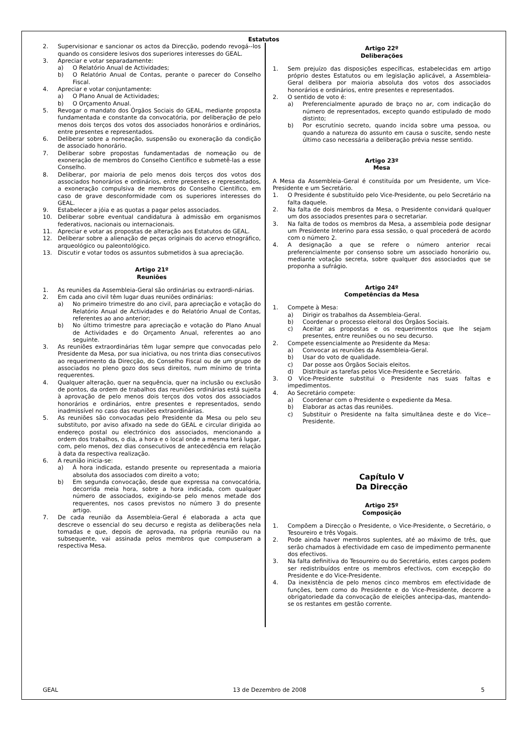Estatutos
2. Supervisionar e sancionar os actos da Direcção, podendo revogá--los quando os considere lesivos dos superiores interesses do GEAL.
3. Apreciar e votar separadamente:
a) O Relatório Anual de Actividades;
b) O Relatório Anual de Contas, perante o parecer do Conselho Fiscal.
4. Apreciar e votar conjuntamente:
a) O Plano Anual de Actividades;
b) O Orçamento Anual.
5. Revogar o mandato dos Órgãos Sociais do GEAL, mediante proposta fundamentada e constante da convocatória, por deliberação de pelo menos dois terços dos votos dos associados honorários e ordinários, entre presentes e representados.
6. Deliberar sobre a nomeação, suspensão ou exoneração da condição de associado honorário.
7. Deliberar sobre propostas fundamentadas de nomeação ou de exoneração de membros do Conselho Científico e submetê-las a esse Conselho.
8. Deliberar, por maioria de pelo menos dois terços dos votos dos associados honorários e ordinários, entre presentes e representados, a exoneração compulsiva de membros do Conselho Científico, em caso de grave desconformidade com os superiores interesses do GEAL.
9. Estabelecer a jóia e as quotas a pagar pelos associados.
10. Deliberar sobre eventual candidatura à admissão em organismos federativos, nacionais ou internacionais.
11. Apreciar e votar as propostas de alteração aos Estatutos do GEAL.
12. Deliberar sobre a alienação de peças originais do acervo etnográfico, arqueológico ou paleontológico.
13. Discutir e votar todos os assuntos submetidos à sua apreciação.
Artigo 21º
Reuniões
1. As reuniões da Assembleia-Geral são ordinárias ou extraordi-nárias.
2. Em cada ano civil têm lugar duas reuniões ordinárias:
a) No primeiro trimestre do ano civil, para apreciação e votação do Relatório Anual de Actividades e do Relatório Anual de Contas, referentes ao ano anterior;
b) No último trimestre para apreciação e votação do Plano Anual de Actividades e do Orçamento Anual, referentes ao ano seguinte.
3. As reuniões extraordinárias têm lugar sempre que convocadas pelo Presidente da Mesa, por sua iniciativa, ou nos trinta dias consecutivos ao requerimento da Direcção, do Conselho Fiscal ou de um grupo de associados no pleno gozo dos seus direitos, num mínimo de trinta requerentes.
4. Qualquer alteração, quer na sequência, quer na inclusão ou exclusão de pontos, da ordem de trabalhos das reuniões ordinárias está sujeita à aprovação de pelo menos dois terços dos votos dos associados honorários e ordinários, entre presentes e representados, sendo inadmissível no caso das reuniões extraordinárias.
5. As reuniões são convocadas pelo Presidente da Mesa ou pelo seu substituto, por aviso afixado na sede do GEAL e circular dirigida ao endereço postal ou electrónico dos associados, mencionando a ordem dos trabalhos, o dia, a hora e o local onde a mesma terá lugar, com, pelo menos, dez dias consecutivos de antecedência em relação à data da respectiva realização.
6. A reunião inicia-se:
a) À hora indicada, estando presente ou representada a maioria absoluta dos associados com direito a voto;
b) Em segunda convocação, desde que expressa na convocatória, decorrida meia hora, sobre a hora indicada, com qualquer número de associados, exigindo-se pelo menos metade dos requerentes, nos casos previstos no número 3 do presente artigo.
7. De cada reunião da Assembleia-Geral é elaborada a acta que descreve o essencial do seu decurso e regista as deliberações nela tomadas e que, depois de aprovada, na própria reunião ou na subsequente, vai assinada pelos membros que compuseram a respectiva Mesa.
Artigo 22º
Deliberações
1. Sem prejuízo das disposições específicas, estabelecidas em artigo próprio destes Estatutos ou em legislação aplicável, a Assembleia-Geral delibera por maioria absoluta dos votos dos associados honorários e ordinários, entre presentes e representados.
2. O sentido de voto é:
a) Preferencialmente apurado de braço no ar, com indicação do número de representados, excepto quando estipulado de modo distinto;
b) Por escrutínio secreto, quando incida sobre uma pessoa, ou quando a natureza do assunto em causa o suscite, sendo neste último caso necessária a deliberação prévia nesse sentido.
Artigo 23º
Mesa
A Mesa da Assembleia-Geral é constituída por um Presidente, um Vice-Presidente e um Secretário.
1. O Presidente é substituído pelo Vice-Presidente, ou pelo Secretário na falta daquele.
2. Na falta de dois membros da Mesa, o Presidente convidará qualquer um dos associados presentes para o secretariar.
3. Na falta de todos os membros da Mesa, a assembleia pode designar um Presidente Interino para essa sessão, o qual procederá de acordo com o número 2.
4. A designação a que se refere o número anterior recai preferencialmente por consenso sobre um associado honorário ou, mediante votação secreta, sobre qualquer dos associados que se proponha a sufrágio.
Artigo 24º
Competências da Mesa
1. Compete à Mesa:
a) Dirigir os trabalhos da Assembleia-Geral.
b) Coordenar o processo eleitoral dos Órgãos Sociais.
c) Aceitar as propostas e os requerimentos que lhe sejam presentes, entre reuniões ou no seu decurso.
2. Compete essencialmente ao Presidente da Mesa:
a) Convocar as reuniões da Assembleia-Geral.
b) Usar do voto de qualidade.
c) Dar posse aos Órgãos Sociais eleitos.
d) Distribuir as tarefas pelos Vice-Presidente e Secretário.
3. O Vice-Presidente substitui o Presidente nas suas faltas e impedimentos.
4. Ao Secretário compete:
a) Coordenar com o Presidente o expediente da Mesa.
b) Elaborar as actas das reuniões.
c) Substituir o Presidente na falta simultânea deste e do Vice--Presidente.
Capítulo V
Da Direcção
Artigo 25º
Composição
1. Compõem a Direcção o Presidente, o Vice-Presidente, o Secretário, o Tesoureiro e três Vogais.
2. Pode ainda haver membros suplentes, até ao máximo de três, que serão chamados à efectividade em caso de impedimento permanente dos efectivos.
3. Na falta definitiva do Tesoureiro ou do Secretário, estes cargos podem ser redistribuídos entre os membros efectivos, com excepção do Presidente e do Vice-Presidente.
4. Da inexistência de pelo menos cinco membros em efectividade de funções, bem como do Presidente e do Vice-Presidente, decorre a obrigatoriedade da convocação de eleições antecipa-das, mantendo-se os restantes em gestão corrente.
GEAL 13 de Dezembro de 2008 5